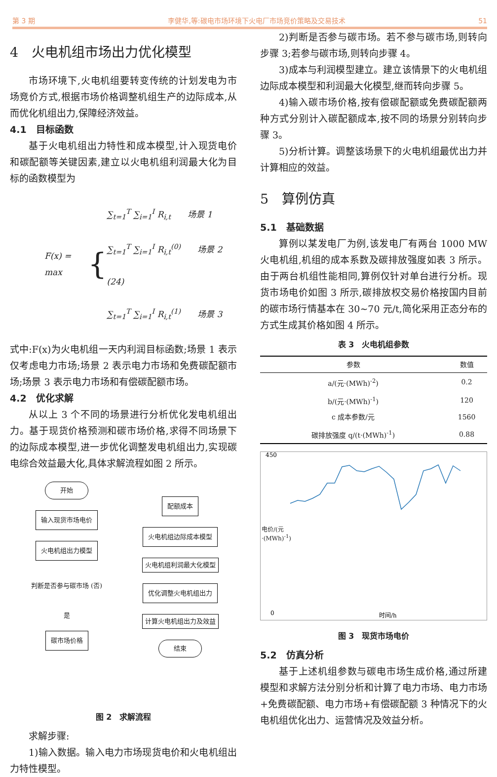第 3 期 李健华,等:碳电市场环境下火电厂市场竞价策略及交易技术 51
4　火电机组市场出力优化模型
市场环境下,火电机组要转变传统的计划发电为市场竞价方式,根据市场价格调整机组生产的边际成本,从而优化机组出力,保障经济效益。
4.1　目标函数
基于火电机组出力特性和成本模型,计入现货电价和碳配额等关键因素,建立以火电机组利润最大化为目标的函数模型为
F(x) = max {
∑<sub>t=1</sub><sup>T</sup> ∑<sub>i=1</sub><sup>I</sup> R<sub>i,t</sub>　　场景 1
∑<sub>t=1</sub><sup>T</sup> ∑<sub>i=1</sub><sup>I</sup> R<sub>i,t</sub><sup>(0)</sup>　　场景 2　(24)
∑<sub>t=1</sub><sup>T</sup> ∑<sub>i=1</sub><sup>I</sup> R<sub>i,t</sub><sup>(1)</sup>　　场景 3
式中:F(x)为火电机组一天内利润目标函数;场景 1 表示仅考虑电力市场;场景 2 表示电力市场和免费碳配额市场;场景 3 表示电力市场和有偿碳配额市场。
4.2　优化求解
从以上 3 个不同的场景进行分析优化发电机组出力。基于现货价格预测和碳市场价格,求得不同场景下的边际成本模型,进一步优化调整发电机组出力,实现碳电综合效益最大化,具体求解流程如图 2 所示。
开始
输入现货市场电价
火电机组出力模型
判断是否参与碳市场 (否)
是
碳市场价格
配额成本
火电机组边际成本模型
火电机组利润最大化模型
优化调整火电机组出力
计算火电机组出力及效益
结束
图 2　求解流程
求解步骤:
1)输入数据。输入电力市场现货电价和火电机组出力特性模型。
2)判断是否参与碳市场。若不参与碳市场,则转向步骤 3;若参与碳市场,则转向步骤 4。
3)成本与利润模型建立。建立该情景下的火电机组边际成本模型和利润最大化模型,继而转向步骤 5。
4)输入碳市场价格,按有偿碳配额或免费碳配额两种方式分别计入碳配额成本,按不同的场景分别转向步骤 3。
5)分析计算。调整该场景下的火电机组最优出力并计算相应的效益。
5　算例仿真
5.1　基础数据
算例以某发电厂为例,该发电厂有两台 1000 MW 火电机组,机组的成本系数及碳排放强度如表 3 所示。由于两台机组性能相同,算例仅针对单台进行分析。现货市场电价如图 3 所示,碳排放权交易价格按国内目前的碳市场行情基本在 30~70 元/t,简化采用正态分布的方式生成其价格如图 4 所示。
表 3　火电机组参数
| 参数 | 数值 |
| --- | --- |
| a/(元·(MWh)<sup>-2</sup>) | 0.2 |
| b/(元·(MWh)<sup>-1</sup>) | 120 |
| c 成本参数/元 | 1560 |
| 碳排放强度 q/(t·(MWh)<sup>-1</sup>) | 0.88 |
450
0
时间/h
电价/(元·(MWh)<sup>-1</sup>)
图 3　现货市场电价
5.2　仿真分析
基于上述机组参数与碳电市场生成价格,通过所建模型和求解方法分别分析和计算了电力市场、电力市场+免费碳配额、电力市场+有偿碳配额 3 种情况下的火电机组优化出力、运营情况及效益分析。